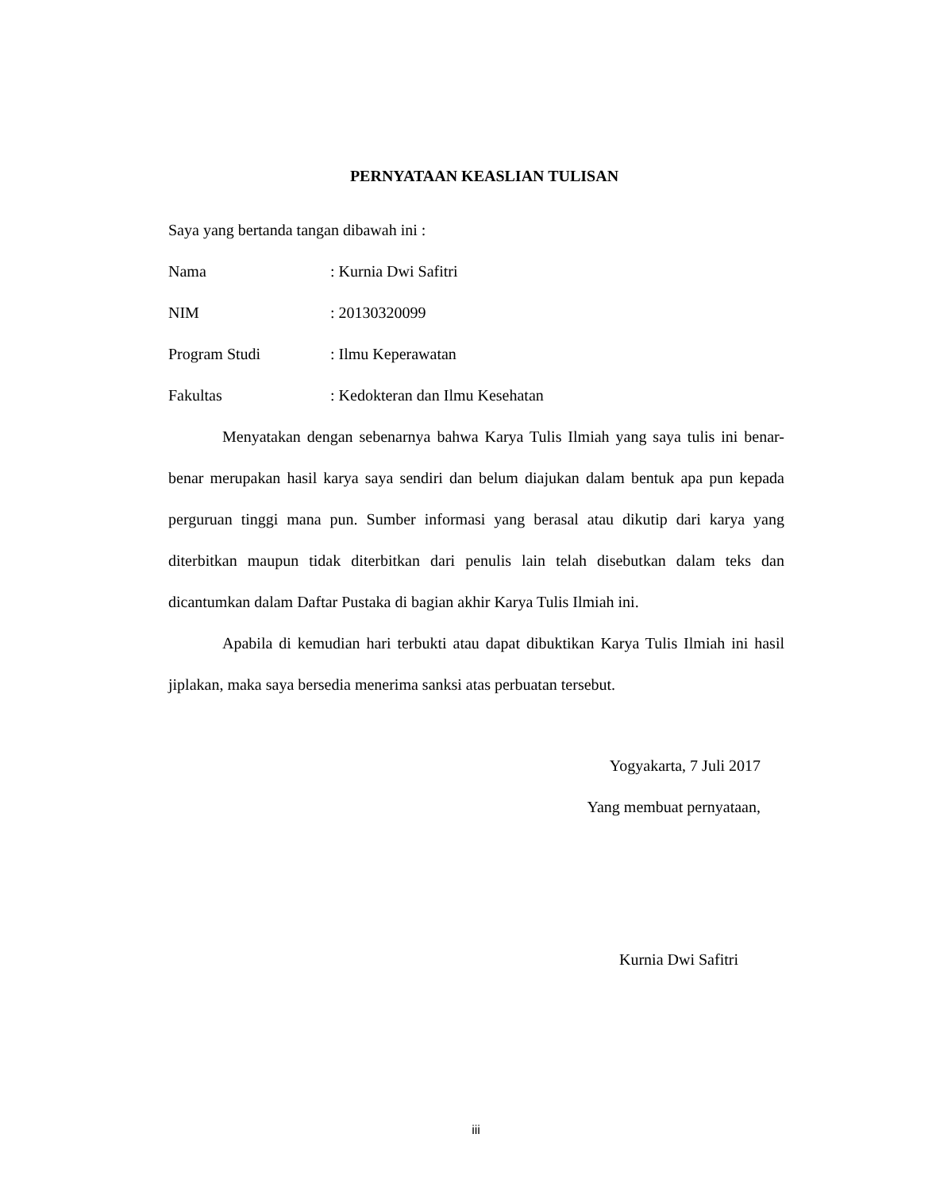PERNYATAAN KEASLIAN TULISAN
Saya yang bertanda tangan dibawah ini :
Nama: Kurnia Dwi Safitri
NIM: 20130320099
Program Studi: Ilmu Keperawatan
Fakultas: Kedokteran dan Ilmu Kesehatan
Menyatakan dengan sebenarnya bahwa Karya Tulis Ilmiah yang saya tulis ini benar-benar merupakan hasil karya saya sendiri dan belum diajukan dalam bentuk apa pun kepada perguruan tinggi mana pun. Sumber informasi yang berasal atau dikutip dari karya yang diterbitkan maupun tidak diterbitkan dari penulis lain telah disebutkan dalam teks dan dicantumkan dalam Daftar Pustaka di bagian akhir Karya Tulis Ilmiah ini.
Apabila di kemudian hari terbukti atau dapat dibuktikan Karya Tulis Ilmiah ini hasil jiplakan, maka saya bersedia menerima sanksi atas perbuatan tersebut.
Yogyakarta, 7 Juli 2017
Yang membuat pernyataan,
Kurnia Dwi Safitri
iii